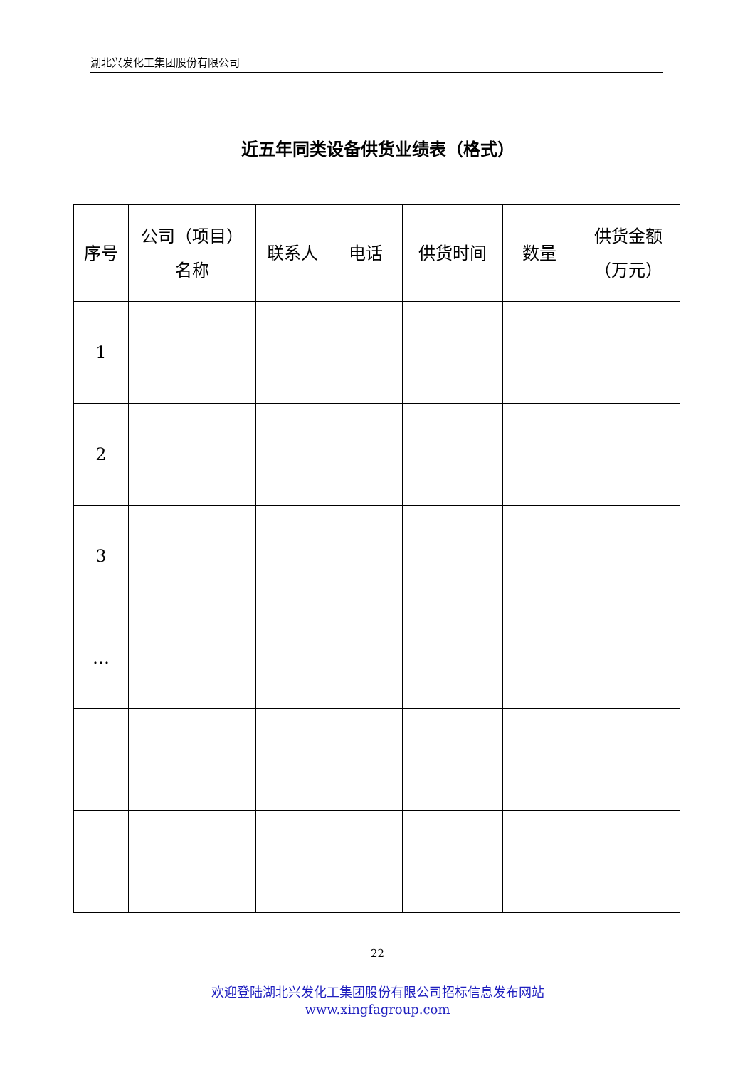湖北兴发化工集团股份有限公司
近五年同类设备供货业绩表（格式）
| 序号 | 公司（项目） 名称 | 联系人 | 电话 | 供货时间 | 数量 | 供货金额 （万元） |
| --- | --- | --- | --- | --- | --- | --- |
| 1 | | | | | | |
| 2 | | | | | | |
| 3 | | | | | | |
| … | | | | | | |
22
欢迎登陆湖北兴发化工集团股份有限公司招标信息发布网站
www.xingfagroup.com